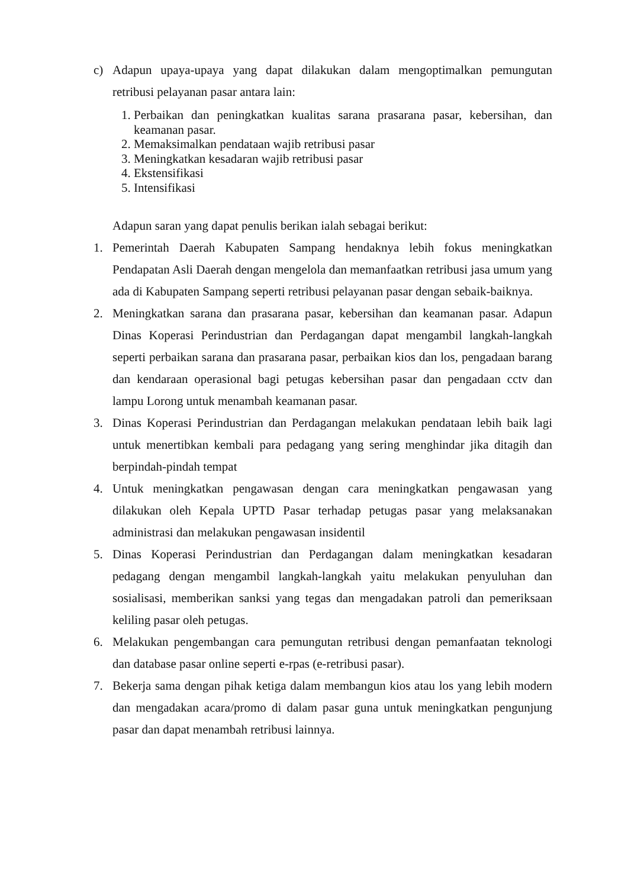c) Adapun upaya-upaya yang dapat dilakukan dalam mengoptimalkan pemungutan retribusi pelayanan pasar antara lain:
1. Perbaikan dan peningkatkan kualitas sarana prasarana pasar, kebersihan, dan keamanan pasar.
2. Memaksimalkan pendataan wajib retribusi pasar
3. Meningkatkan kesadaran wajib retribusi pasar
4. Ekstensifikasi
5. Intensifikasi
Adapun saran yang dapat penulis berikan ialah sebagai berikut:
1. Pemerintah Daerah Kabupaten Sampang hendaknya lebih fokus meningkatkan Pendapatan Asli Daerah dengan mengelola dan memanfaatkan retribusi jasa umum yang ada di Kabupaten Sampang seperti retribusi pelayanan pasar dengan sebaik-baiknya.
2. Meningkatkan sarana dan prasarana pasar, kebersihan dan keamanan pasar. Adapun Dinas Koperasi Perindustrian dan Perdagangan dapat mengambil langkah-langkah seperti perbaikan sarana dan prasarana pasar, perbaikan kios dan los, pengadaan barang dan kendaraan operasional bagi petugas kebersihan pasar dan pengadaan cctv dan lampu Lorong untuk menambah keamanan pasar.
3. Dinas Koperasi Perindustrian dan Perdagangan melakukan pendataan lebih baik lagi untuk menertibkan kembali para pedagang yang sering menghindar jika ditagih dan berpindah-pindah tempat
4. Untuk meningkatkan pengawasan dengan cara meningkatkan pengawasan yang dilakukan oleh Kepala UPTD Pasar terhadap petugas pasar yang melaksanakan administrasi dan melakukan pengawasan insidentil
5. Dinas Koperasi Perindustrian dan Perdagangan dalam meningkatkan kesadaran pedagang dengan mengambil langkah-langkah yaitu melakukan penyuluhan dan sosialisasi, memberikan sanksi yang tegas dan mengadakan patroli dan pemeriksaan keliling pasar oleh petugas.
6. Melakukan pengembangan cara pemungutan retribusi dengan pemanfaatan teknologi dan database pasar online seperti e-rpas (e-retribusi pasar).
7. Bekerja sama dengan pihak ketiga dalam membangun kios atau los yang lebih modern dan mengadakan acara/promo di dalam pasar guna untuk meningkatkan pengunjung pasar dan dapat menambah retribusi lainnya.